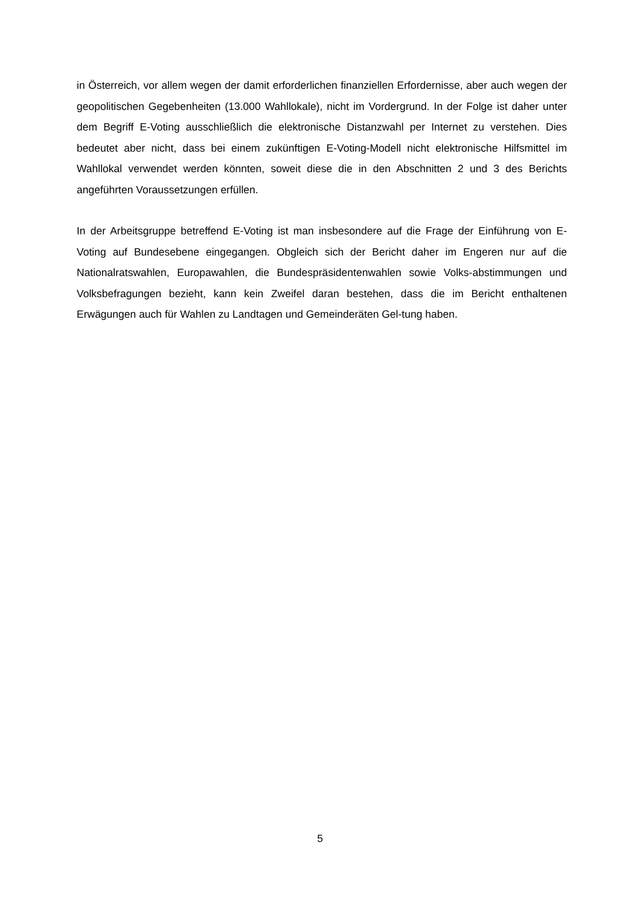in Österreich, vor allem wegen der damit erforderlichen finanziellen Erfordernisse, aber auch wegen der geopolitischen Gegebenheiten (13.000 Wahllokale), nicht im Vordergrund. In der Folge ist daher unter dem Begriff E-Voting ausschließlich die elektronische Distanzwahl per Internet zu verstehen. Dies bedeutet aber nicht, dass bei einem zukünftigen E-Voting-Modell nicht elektronische Hilfsmittel im Wahllokal verwendet werden könnten, soweit diese die in den Abschnitten 2 und 3 des Berichts angeführten Voraussetzungen erfüllen.
In der Arbeitsgruppe betreffend E-Voting ist man insbesondere auf die Frage der Einführung von E-Voting auf Bundesebene eingegangen. Obgleich sich der Bericht daher im Engeren nur auf die Nationalratswahlen, Europawahlen, die Bundespräsidentenwahlen sowie Volks-abstimmungen und Volksbefragungen bezieht, kann kein Zweifel daran bestehen, dass die im Bericht enthaltenen Erwägungen auch für Wahlen zu Landtagen und Gemeinderäten Gel-tung haben.
5